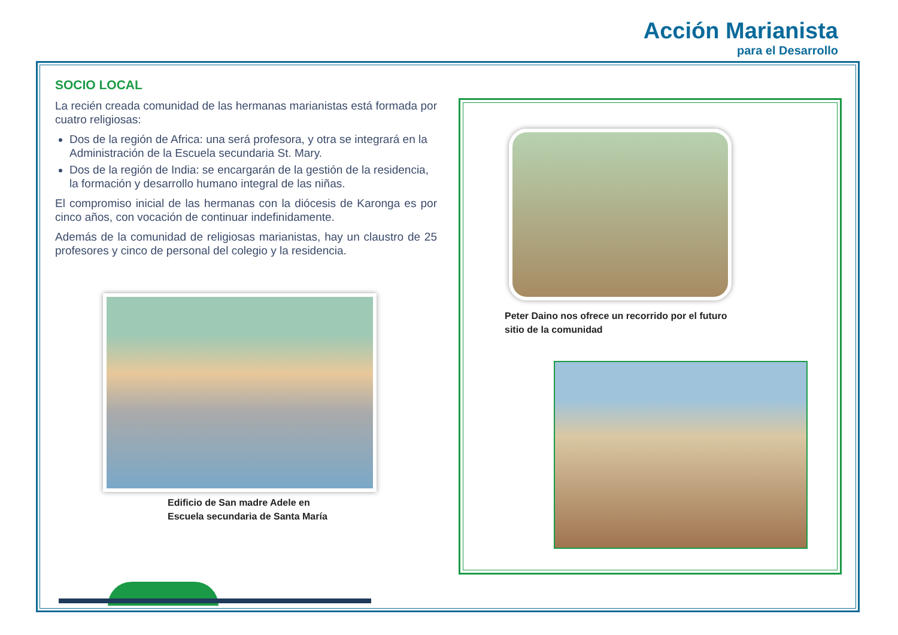Acción Marianista
para el Desarrollo
SOCIO LOCAL
La recién creada comunidad de las hermanas marianistas está formada por cuatro religiosas:
Dos de la región de Africa: una será profesora, y otra se integrará en la Administración de la Escuela secundaria St. Mary.
Dos de la región de India: se encargarán de la gestión de la residencia, la formación y desarrollo humano integral de las niñas.
El compromiso inicial de las hermanas con la diócesis de Karonga es por cinco años, con vocación de continuar indefinidamente.
Además de la comunidad de religiosas marianistas, hay un claustro de 25 profesores y cinco de personal del colegio y la residencia.
Edificio de San madre Adele en
Escuela secundaria de Santa María
Peter Daino nos ofrece un recorrido por el futuro
sitio de la comunidad